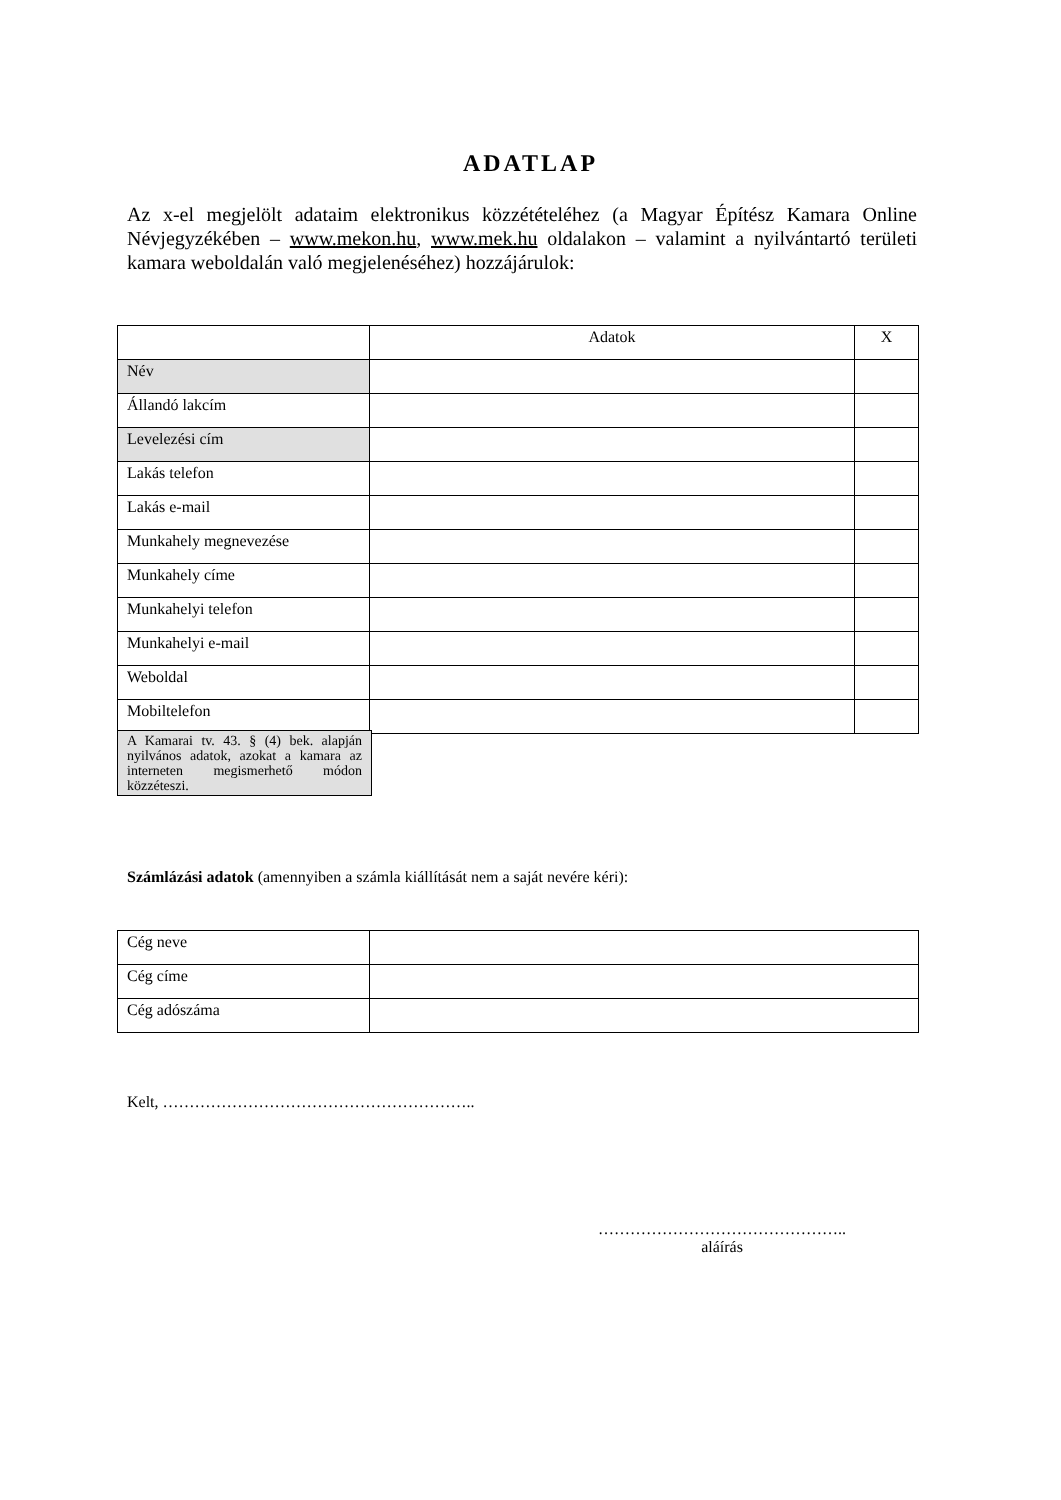ADATLAP
Az x-el megjelölt adataim elektronikus közzétételéhez (a Magyar Építész Kamara Online Névjegyzékében – www.mekon.hu, www.mek.hu oldalakon – valamint a nyilvántartó területi kamara weboldalán való megjelenéséhez) hozzájárulok:
| | Adatok | X |
| Név | | |
| Állandó lakcím | | |
| Levelezési cím | | |
| Lakás telefon | | |
| Lakás e-mail | | |
| Munkahely megnevezése | | |
| Munkahely címe | | |
| Munkahelyi telefon | | |
| Munkahelyi e-mail | | |
| Weboldal | | |
| Mobiltelefon | | |
A Kamarai tv. 43. § (4) bek. alapján nyilvános adatok, azokat a kamara az interneten megismerhető módon közzéteszi.
Számlázási adatok (amennyiben a számla kiállítását nem a saját nevére kéri):
| Cég neve | |
| Cég címe | |
| Cég adószáma | |
Kelt, …………………………………………………..
………………………………………..
aláírás